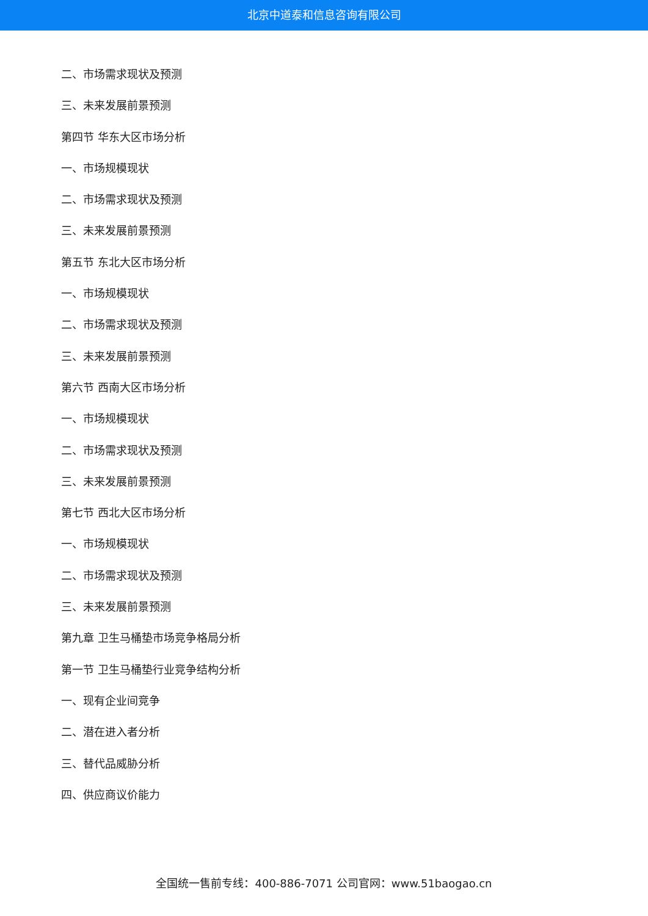北京中道泰和信息咨询有限公司
二、市场需求现状及预测
三、未来发展前景预测
第四节 华东大区市场分析
一、市场规模现状
二、市场需求现状及预测
三、未来发展前景预测
第五节 东北大区市场分析
一、市场规模现状
二、市场需求现状及预测
三、未来发展前景预测
第六节 西南大区市场分析
一、市场规模现状
二、市场需求现状及预测
三、未来发展前景预测
第七节 西北大区市场分析
一、市场规模现状
二、市场需求现状及预测
三、未来发展前景预测
第九章 卫生马桶垫市场竞争格局分析
第一节 卫生马桶垫行业竞争结构分析
一、现有企业间竞争
二、潜在进入者分析
三、替代品威胁分析
四、供应商议价能力
全国统一售前专线：400-886-7071 公司官网：www.51baogao.cn